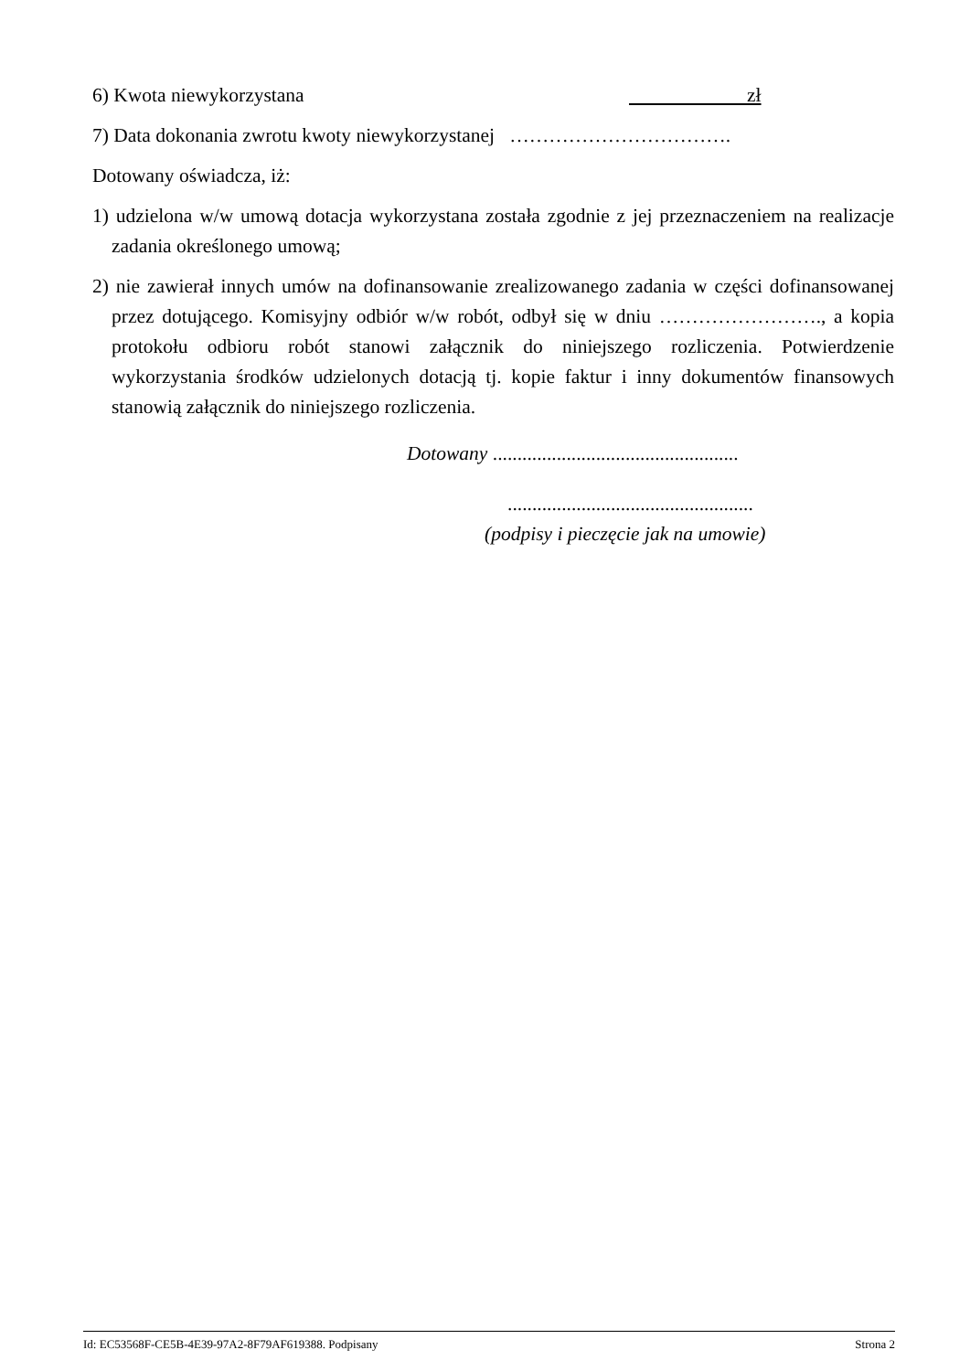6) Kwota niewykorzystana zł
7) Data dokonania zwrotu kwoty niewykorzystanej …………………………….
Dotowany oświadcza, iż:
1) udzielona w/w umową dotacja wykorzystana została zgodnie z jej przeznaczeniem na realizacje zadania określonego umową;
2) nie zawierał innych umów na dofinansowanie zrealizowanego zadania w części dofinansowanej przez dotującego. Komisyjny odbiór w/w robót, odbył się w dniu ……………………., a kopia protokołu odbioru robót stanowi załącznik do niniejszego rozliczenia. Potwierdzenie wykorzystania środków udzielonych dotacją tj. kopie faktur i inny dokumentów finansowych stanowią załącznik do niniejszego rozliczenia.
Dotowany ..................................................
..................................................
(podpisy i pieczęcie jak na umowie)
Id: EC53568F-CE5B-4E39-97A2-8F79AF619388. Podpisany Strona 2